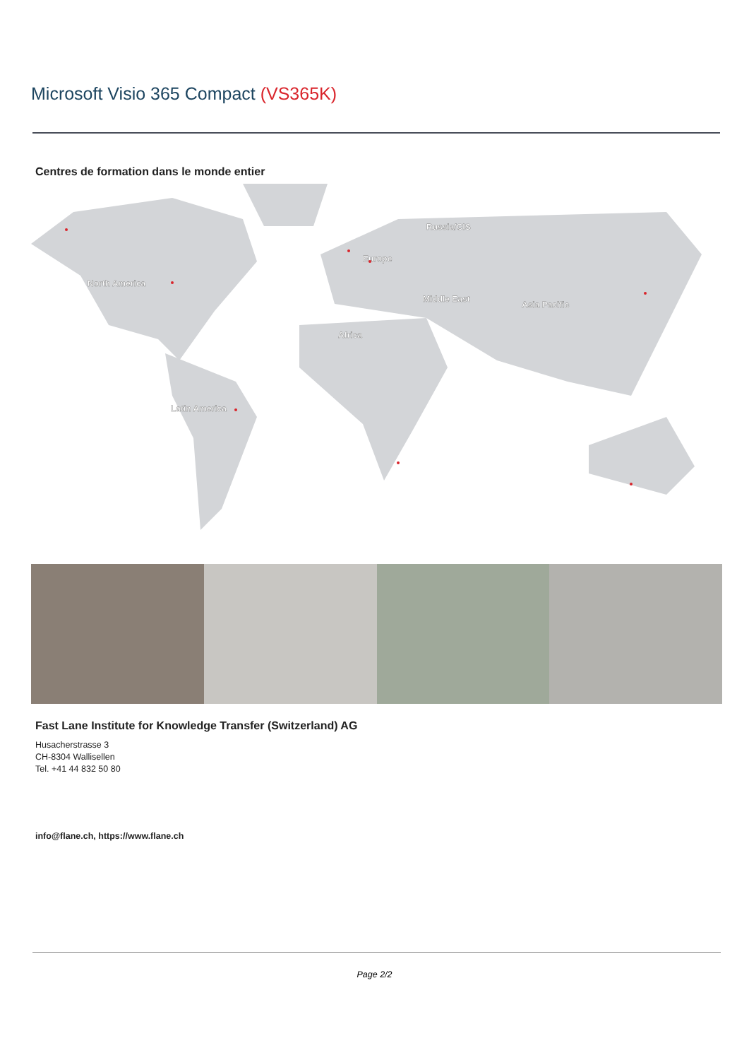Microsoft Visio 365 Compact (VS365K)
Centres de formation dans le monde entier
North America
Europe
Russia/CIS
Middle East
Asia Pacific
Africa
Latin America
Fast Lane Institute for Knowledge Transfer (Switzerland) AG
Husacherstrasse 3
CH-8304 Wallisellen
Tel. +41 44 832 50 80
info@flane.ch, https://www.flane.ch
Page 2/2